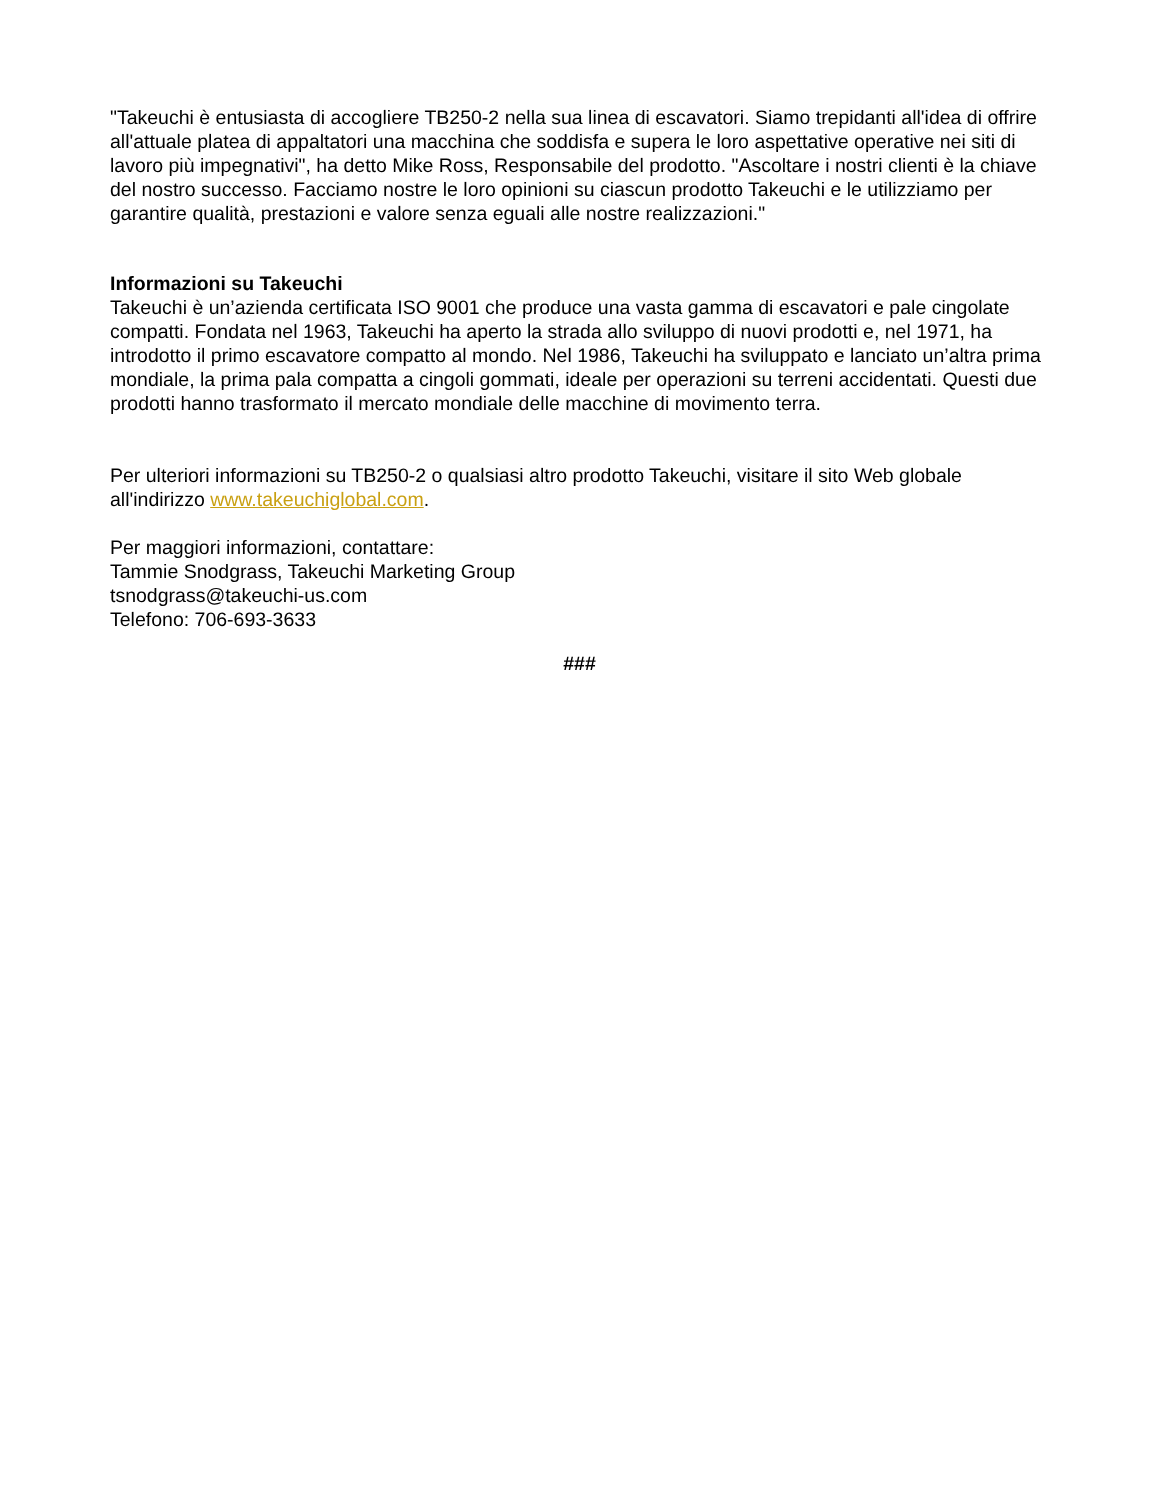"Takeuchi è entusiasta di accogliere TB250-2 nella sua linea di escavatori. Siamo trepidanti all'idea di offrire all'attuale platea di appaltatori una macchina che soddisfa e supera le loro aspettative operative nei siti di lavoro più impegnativi", ha detto Mike Ross, Responsabile del prodotto. "Ascoltare i nostri clienti è la chiave del nostro successo. Facciamo nostre le loro opinioni su ciascun prodotto Takeuchi e le utilizziamo per garantire qualità, prestazioni e valore senza eguali alle nostre realizzazioni."
Informazioni su Takeuchi
Takeuchi è un’azienda certificata ISO 9001 che produce una vasta gamma di escavatori e pale cingolate compatti. Fondata nel 1963, Takeuchi ha aperto la strada allo sviluppo di nuovi prodotti e, nel 1971, ha introdotto il primo escavatore compatto al mondo. Nel 1986, Takeuchi ha sviluppato e lanciato un’altra prima mondiale, la prima pala compatta a cingoli gommati, ideale per operazioni su terreni accidentati. Questi due prodotti hanno trasformato il mercato mondiale delle macchine di movimento terra.
Per ulteriori informazioni su TB250-2 o qualsiasi altro prodotto Takeuchi, visitare il sito Web globale all'indirizzo www.takeuchiglobal.com.
Per maggiori informazioni, contattare:
Tammie Snodgrass, Takeuchi Marketing Group
tsnodgrass@takeuchi-us.com
Telefono: 706-693-3633
###